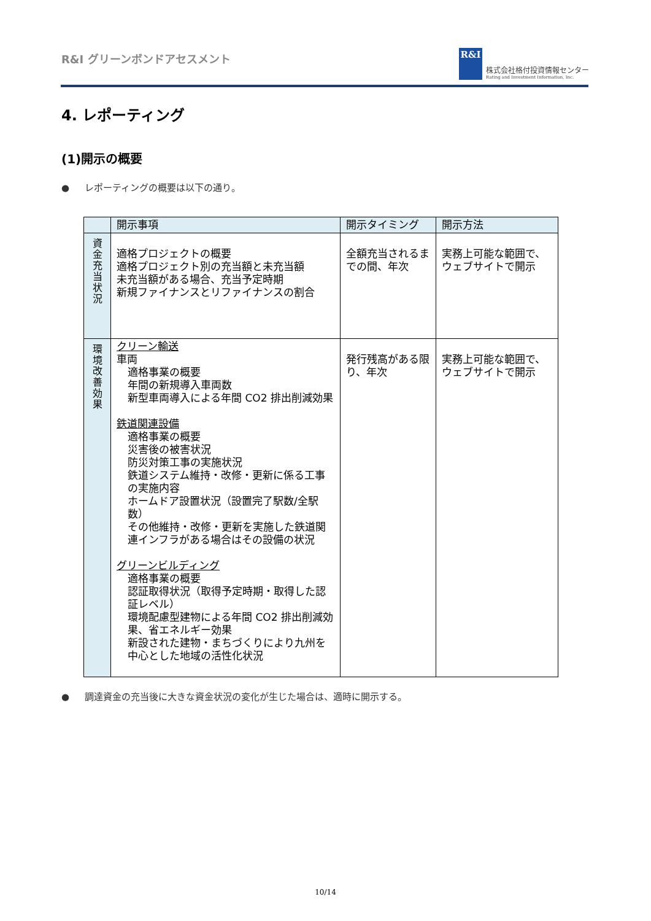R&I グリーンボンドアセスメント
R&I
株式会社格付投資情報センター
Rating and Investment Information, Inc.
4. レポーティング
(1)開示の概要
● レポーティングの概要は以下の通り。
| | 開示事項 | 開示タイミング | 開示方法 |
| --- | --- | --- | --- |
| 資 金 充 当 状 況 | 適格プロジェクトの概要 適格プロジェクト別の充当額と未充当額 未充当額がある場合、充当予定時期 新規ファイナンスとリファイナンスの割合 | 全額充当されるまでの間、年次 | 実務上可能な範囲で、ウェブサイトで開示 |
| 環 境 改 善 効 果 | クリーン輸送 車両 適格事業の概要 年間の新規導入車両数 新型車両導入による年間 CO2 排出削減効果 鉄道関連設備 適格事業の概要 災害後の被害状況 防災対策工事の実施状況 鉄道システム維持・改修・更新に係る工事の実施内容 ホームドア設置状況（設置完了駅数/全駅数） その他維持・改修・更新を実施した鉄道関連インフラがある場合はその設備の状況 グリーンビルディング 適格事業の概要 認証取得状況（取得予定時期・取得した認証レベル） 環境配慮型建物による年間 CO2 排出削減効果、省エネルギー効果 新設された建物・まちづくりにより九州を中心とした地域の活性化状況 | 発行残高がある限り、年次 | 実務上可能な範囲で、ウェブサイトで開示 |
● 調達資金の充当後に大きな資金状況の変化が生じた場合は、適時に開示する。
10/14